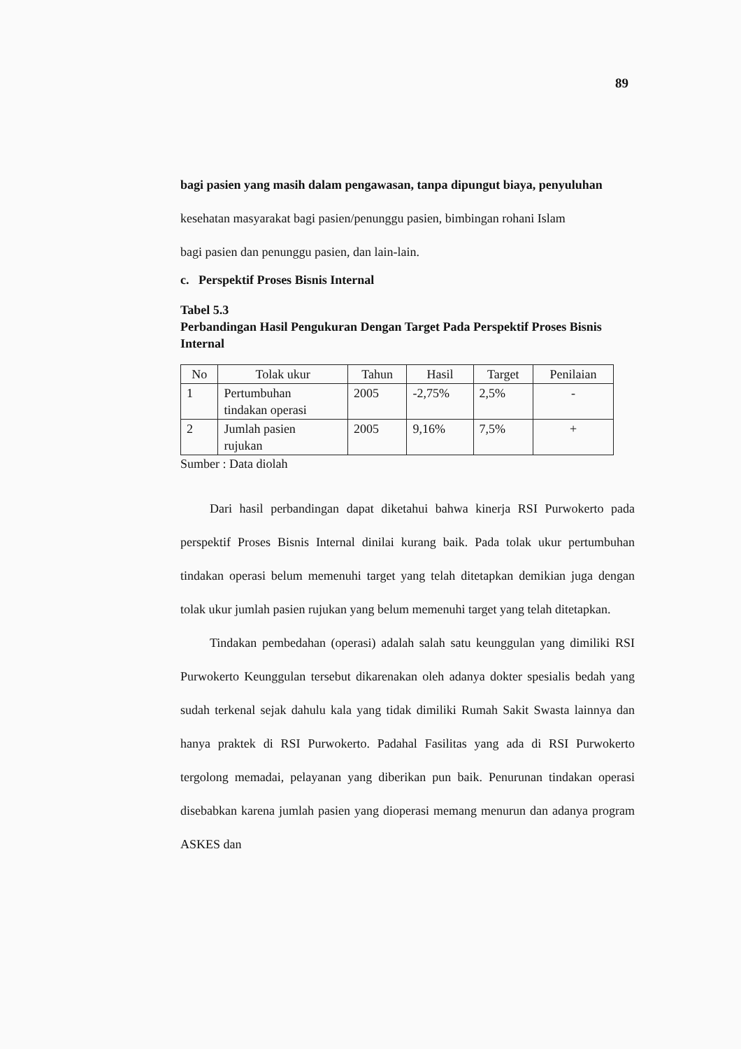89
bagi pasien yang masih dalam pengawasan, tanpa dipungut biaya, penyuluhan
kesehatan masyarakat bagi pasien/penunggu pasien, bimbingan rohani Islam
bagi pasien dan penunggu pasien, dan lain-lain.
c. Perspektif Proses Bisnis Internal
Tabel 5.3
Perbandingan Hasil Pengukuran Dengan Target Pada Perspektif Proses Bisnis Internal
| No | Tolak ukur | Tahun | Hasil | Target | Penilaian |
| --- | --- | --- | --- | --- | --- |
| 1 | Pertumbuhan tindakan operasi | 2005 | -2,75% | 2,5% | - |
| 2 | Jumlah pasien rujukan | 2005 | 9,16% | 7,5% | + |
Sumber : Data diolah
Dari hasil perbandingan dapat diketahui bahwa kinerja RSI Purwokerto pada perspektif Proses Bisnis Internal dinilai kurang baik. Pada tolak ukur pertumbuhan tindakan operasi belum memenuhi target yang telah ditetapkan demikian juga dengan tolak ukur jumlah pasien rujukan yang belum memenuhi target yang telah ditetapkan.
Tindakan pembedahan (operasi) adalah salah satu keunggulan yang dimiliki RSI Purwokerto Keunggulan tersebut dikarenakan oleh adanya dokter spesialis bedah yang sudah terkenal sejak dahulu kala yang tidak dimiliki Rumah Sakit Swasta lainnya dan hanya praktek di RSI Purwokerto. Padahal Fasilitas yang ada di RSI Purwokerto tergolong memadai, pelayanan yang diberikan pun baik. Penurunan tindakan operasi disebabkan karena jumlah pasien yang dioperasi memang menurun dan adanya program ASKES dan